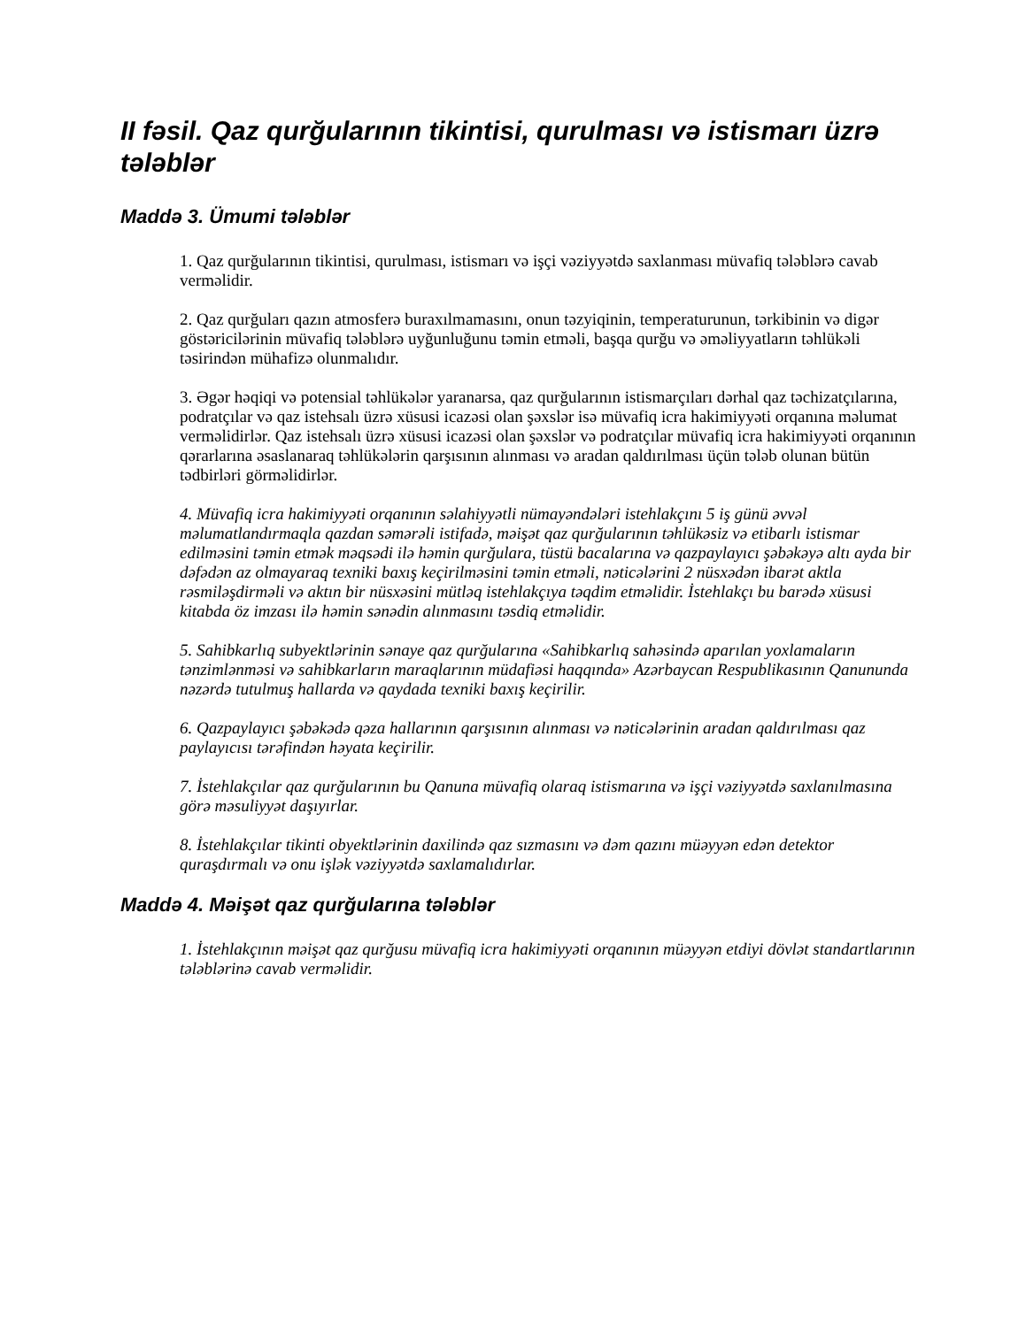II fəsil. Qaz qurğularının tikintisi, qurulması və istismarı üzrə tələblər
Maddə 3. Ümumi tələblər
1. Qaz qurğularının tikintisi, qurulması, istismarı və işçi vəziyyətdə saxlanması müvafiq tələblərə cavab verməlidir.
2. Qaz qurğuları qazın atmosferə buraxılmamasını, onun təzyiqinin, temperaturunun, tərkibinin və digər göstəricilərinin müvafiq tələblərə uyğunluğunu təmin etməli, başqa qurğu və əməliyyatların təhlükəli təsirindən mühafizə olunmalıdır.
3. Əgər həqiqi və potensial təhlükələr yaranarsa, qaz qurğularının istismarçıları dərhal qaz təchizatçılarına, podratçılar və qaz istehsalı üzrə xüsusi icazəsi olan şəxslər isə müvafiq icra hakimiyyəti orqanına məlumat verməlidirlər. Qaz istehsalı üzrə xüsusi icazəsi olan şəxslər və podratçılar müvafiq icra hakimiyyəti orqanının qərarlarına əsaslanaraq təhlükələrin qarşısının alınması və aradan qaldırılması üçün tələb olunan bütün tədbirləri görməlidirlər.
4. Müvafiq icra hakimiyyəti orqanının səlahiyyətli nümayəndələri istehlakçını 5 iş günü əvvəl məlumatlandırmaqla qazdan səmərəli istifadə, məişət qaz qurğularının təhlükəsiz və etibarlı istismar edilməsini təmin etmək məqsədi ilə həmin qurğulara, tüstü bacalarına və qazpaylayıcı şəbəkəyə altı ayda bir dəfədən az olmayaraq texniki baxış keçirilməsini təmin etməli, nəticələrini 2 nüsxədən ibarət aktla rəsmiləşdirməli və aktın bir nüsxəsini mütləq istehlakçıya təqdim etməlidir. İstehlakçı bu barədə xüsusi kitabda öz imzası ilə həmin sənədin alınmasını təsdiq etməlidir.
5. Sahibkarlıq subyektlərinin sənaye qaz qurğularına «Sahibkarlıq sahəsində aparılan yoxlamaların tənzimlənməsi və sahibkarların maraqlarının müdafiəsi haqqında» Azərbaycan Respublikasının Qanununda nəzərdə tutulmuş hallarda və qaydada texniki baxış keçirilir.
6. Qazpaylayıcı şəbəkədə qəza hallarının qarşısının alınması və nəticələrinin aradan qaldırılması qaz paylayıcısı tərəfindən həyata keçirilir.
7. İstehlakçılar qaz qurğularının bu Qanuna müvafiq olaraq istismarına və işçi vəziyyətdə saxlanılmasına görə məsuliyyət daşıyırlar.
8. İstehlakçılar tikinti obyektlərinin daxilində qaz sızmasını və dəm qazını müəyyən edən detektor quraşdırmalı və onu işlək vəziyyətdə saxlamalıdırlar.
Maddə 4. Məişət qaz qurğularına tələblər
1. İstehlakçının məişət qaz qurğusu müvafiq icra hakimiyyəti orqanının müəyyən etdiyi dövlət standartlarının tələblərinə cavab verməlidir.